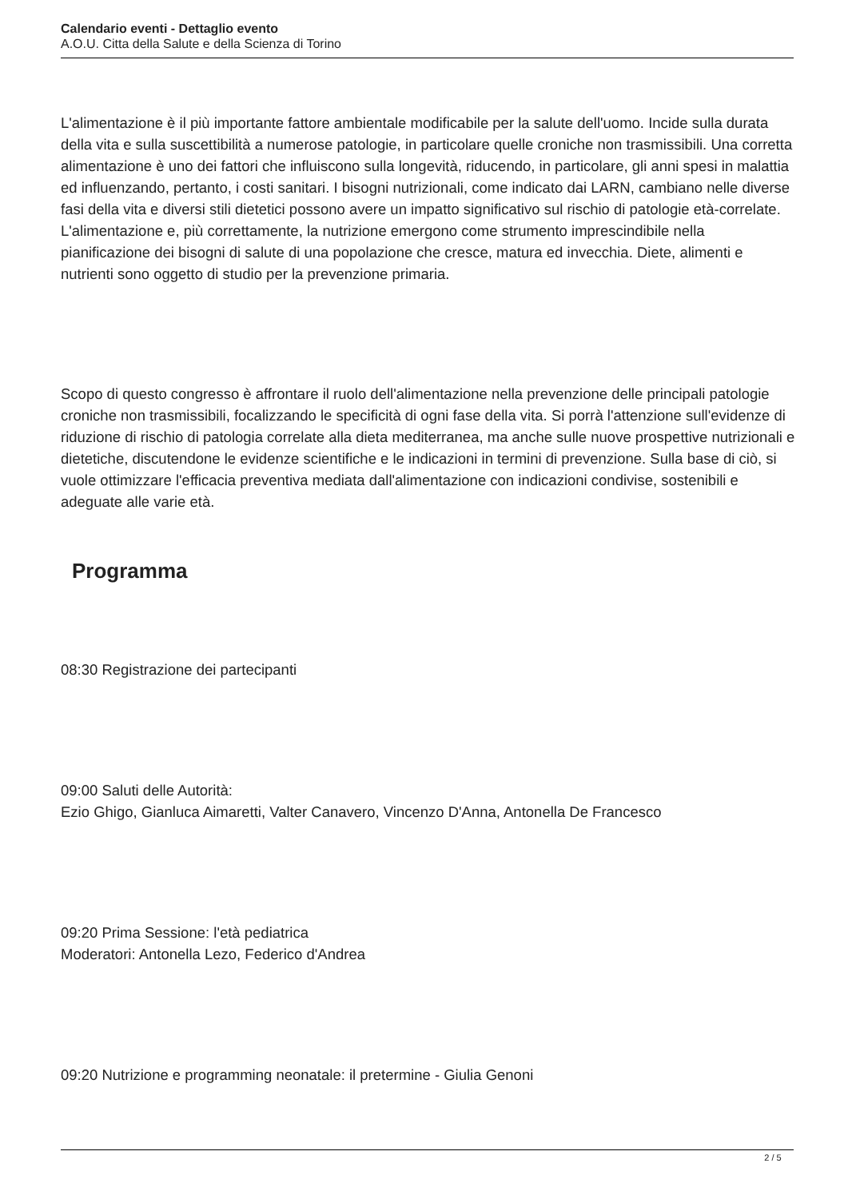Calendario eventi - Dettaglio evento
A.O.U. Citta della Salute e della Scienza di Torino
L'alimentazione è il più importante fattore ambientale modificabile per la salute dell'uomo. Incide sulla durata della vita e sulla suscettibilità a numerose patologie, in particolare quelle croniche non trasmissibili. Una corretta alimentazione è uno dei fattori che influiscono sulla longevità, riducendo, in particolare, gli anni spesi in malattia ed influenzando, pertanto, i costi sanitari. I bisogni nutrizionali, come indicato dai LARN, cambiano nelle diverse fasi della vita e diversi stili dietetici possono avere un impatto significativo sul rischio di patologie età-correlate. L'alimentazione e, più correttamente, la nutrizione emergono come strumento imprescindibile nella pianificazione dei bisogni di salute di una popolazione che cresce, matura ed invecchia. Diete, alimenti e nutrienti sono oggetto di studio per la prevenzione primaria.
Scopo di questo congresso è affrontare il ruolo dell'alimentazione nella prevenzione delle principali patologie croniche non trasmissibili, focalizzando le specificità di ogni fase della vita. Si porrà l'attenzione sull'evidenze di riduzione di rischio di patologia correlate alla dieta mediterranea, ma anche sulle nuove prospettive nutrizionali e dietetiche, discutendone le evidenze scientifiche e le indicazioni in termini di prevenzione. Sulla base di ciò, si vuole ottimizzare l'efficacia preventiva mediata dall'alimentazione con indicazioni condivise, sostenibili e adeguate alle varie età.
Programma
08:30 Registrazione dei partecipanti
09:00 Saluti delle Autorità:
Ezio Ghigo, Gianluca Aimaretti, Valter Canavero, Vincenzo D'Anna, Antonella De Francesco
09:20 Prima Sessione: l'età pediatrica
Moderatori: Antonella Lezo, Federico d'Andrea
09:20 Nutrizione e programming neonatale: il pretermine - Giulia Genoni
2 / 5